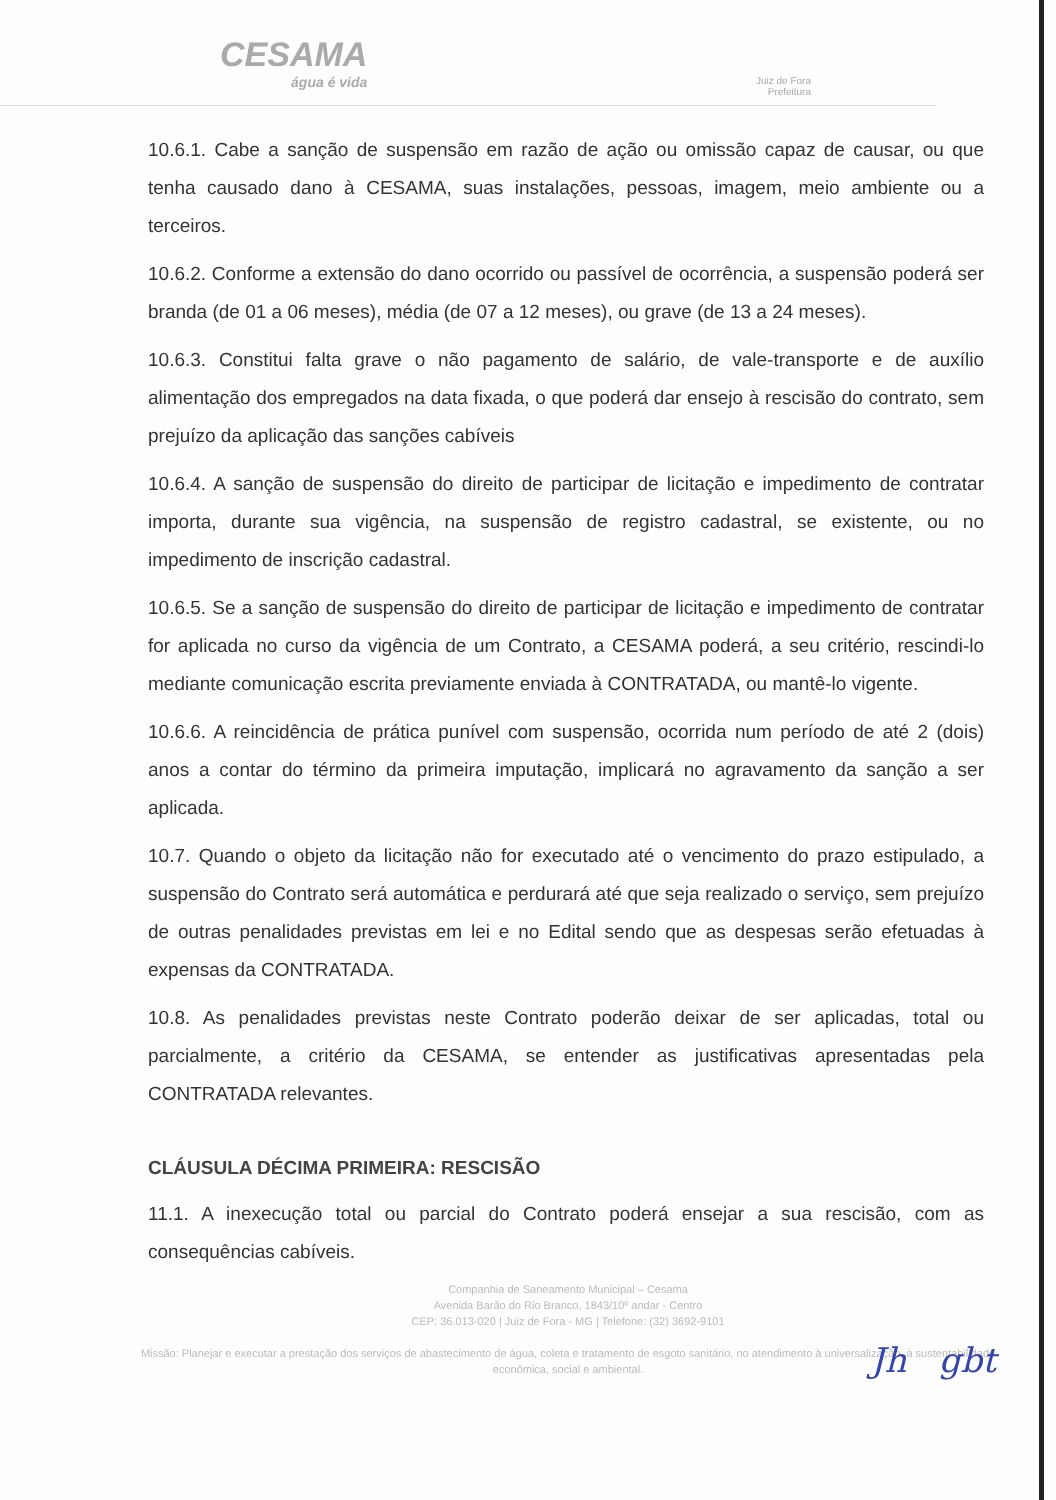CESAMA
água é vida
Juiz de Fora
Prefeitura
10.6.1. Cabe a sanção de suspensão em razão de ação ou omissão capaz de causar, ou que tenha causado dano à CESAMA, suas instalações, pessoas, imagem, meio ambiente ou a terceiros.
10.6.2. Conforme a extensão do dano ocorrido ou passível de ocorrência, a suspensão poderá ser branda (de 01 a 06 meses), média (de 07 a 12 meses), ou grave (de 13 a 24 meses).
10.6.3. Constitui falta grave o não pagamento de salário, de vale-transporte e de auxílio alimentação dos empregados na data fixada, o que poderá dar ensejo à rescisão do contrato, sem prejuízo da aplicação das sanções cabíveis
10.6.4. A sanção de suspensão do direito de participar de licitação e impedimento de contratar importa, durante sua vigência, na suspensão de registro cadastral, se existente, ou no impedimento de inscrição cadastral.
10.6.5. Se a sanção de suspensão do direito de participar de licitação e impedimento de contratar for aplicada no curso da vigência de um Contrato, a CESAMA poderá, a seu critério, rescindi-lo mediante comunicação escrita previamente enviada à CONTRATADA, ou mantê-lo vigente.
10.6.6. A reincidência de prática punível com suspensão, ocorrida num período de até 2 (dois) anos a contar do término da primeira imputação, implicará no agravamento da sanção a ser aplicada.
10.7. Quando o objeto da licitação não for executado até o vencimento do prazo estipulado, a suspensão do Contrato será automática e perdurará até que seja realizado o serviço, sem prejuízo de outras penalidades previstas em lei e no Edital sendo que as despesas serão efetuadas à expensas da CONTRATADA.
10.8. As penalidades previstas neste Contrato poderão deixar de ser aplicadas, total ou parcialmente, a critério da CESAMA, se entender as justificativas apresentadas pela CONTRATADA relevantes.
CLÁUSULA DÉCIMA PRIMEIRA: RESCISÃO
11.1. A inexecução total ou parcial do Contrato poderá ensejar a sua rescisão, com as consequências cabíveis.
Companhia de Saneamento Municipal – Cesama
Avenida Barão do Rio Branco, 1843/10º andar - Centro
CEP: 36.013-020 | Juiz de Fora - MG | Telefone: (32) 3692-9101
Missão: Planejar e executar a prestação dos serviços de abastecimento de água, coleta e tratamento de esgoto sanitário, no atendimento à universalização, à sustentabilidade econômica, social e ambiental.
Jh gbt